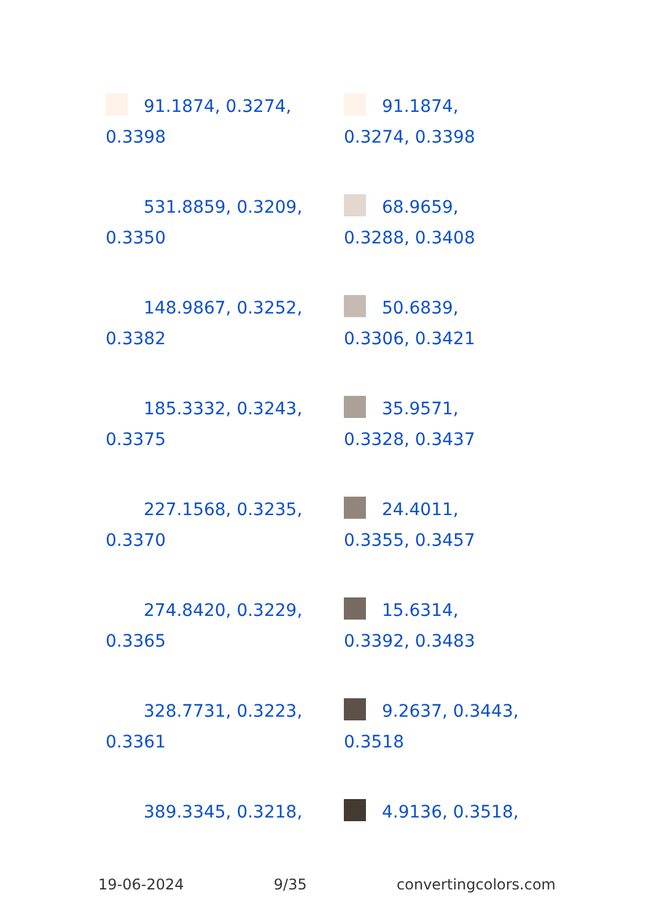91.1874, 0.3274, 0.3398
91.1874, 0.3274, 0.3398
531.8859, 0.3209, 0.3350
68.9659, 0.3288, 0.3408
148.9867, 0.3252, 0.3382
50.6839, 0.3306, 0.3421
185.3332, 0.3243, 0.3375
35.9571, 0.3328, 0.3437
227.1568, 0.3235, 0.3370
24.4011, 0.3355, 0.3457
274.8420, 0.3229, 0.3365
15.6314, 0.3392, 0.3483
328.7731, 0.3223, 0.3361
9.2637, 0.3443, 0.3518
389.3345, 0.3218,
4.9136, 0.3518,
19-06-2024 9/35 convertingcolors.com